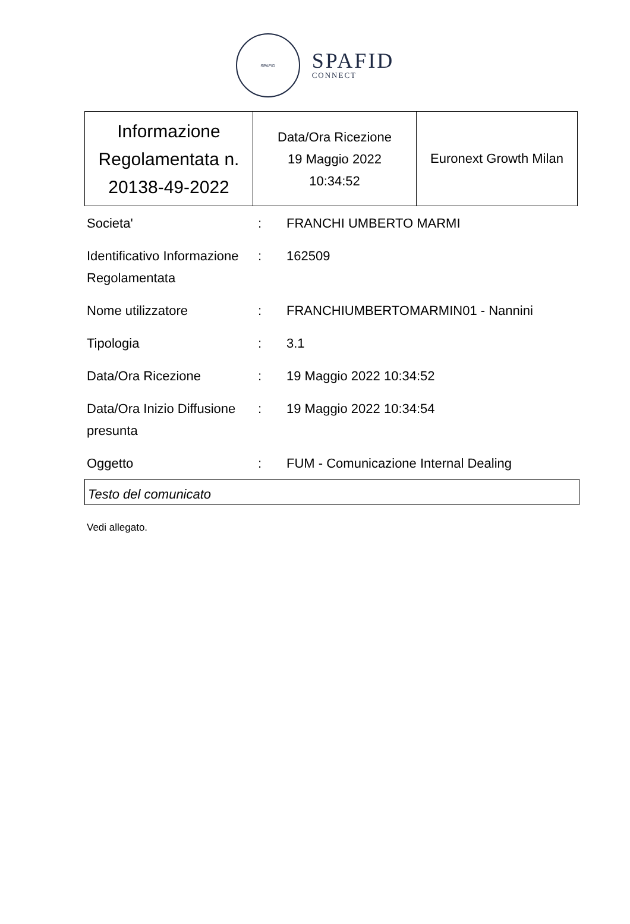SPAFID
SPAFID
CONNECT
| Informazione Regolamentata n. 20138-49-2022 | Data/Ora Ricezione 19 Maggio 2022 10:34:52 | Euronext Growth Milan |
| Societa' | : | FRANCHI UMBERTO MARMI |
| Identificativo Informazione Regolamentata | : | 162509 |
| Nome utilizzatore | : | FRANCHIUMBERTOMARMIN01 - Nannini |
| Tipologia | : | 3.1 |
| Data/Ora Ricezione | : | 19 Maggio 2022 10:34:52 |
| Data/Ora Inizio Diffusione presunta | : | 19 Maggio 2022 10:34:54 |
| Oggetto | : | FUM - Comunicazione Internal Dealing |
Testo del comunicato
Vedi allegato.